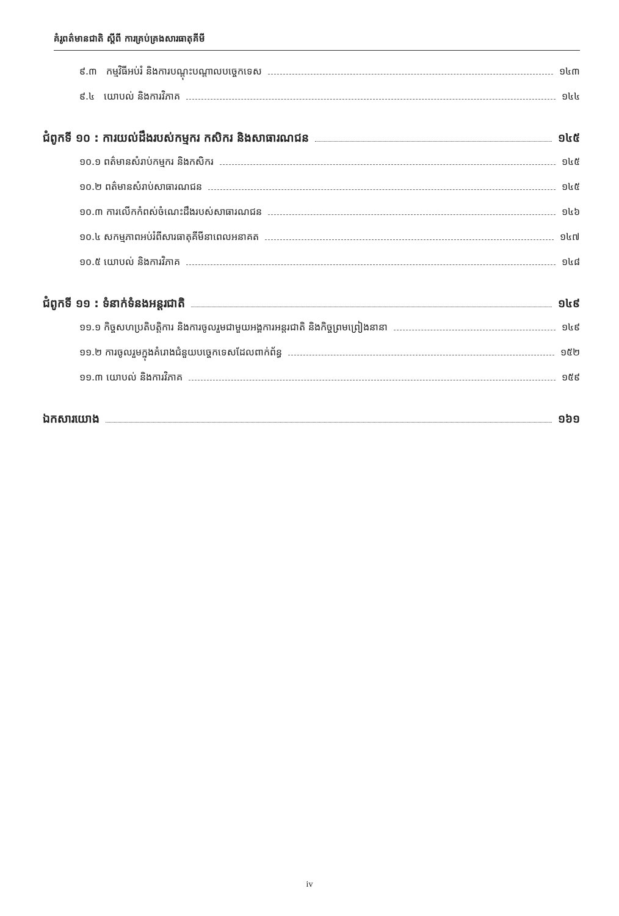គំរូពត៌មានជាតិ ស្តីពី ការគ្រប់គ្រងសារធាតុគីមី
៩.៣ កម្មវិធីអប់រំ និងការបណ្តុះបណ្តាលបច្ចេកទេស ១៤៣
៩.៤ យោបល់ និងការវិភាគ ១៤៤
ជំពូកទី ១០ : ការយល់ដឹងរបស់កម្មករ កសិករ និងសាធារណជន ១៤៥
១០.១ ពត៌មានសំរាប់កម្មករ និងកសិករ ១៤៥
១០.២ ពត៌មានសំរាប់សាធារណជន ១៤៥
១០.៣ ការលើកកំពស់ចំណេះដឹងរបស់សាធារណជន ១៤៦
១០.៤ សកម្មភាពអប់រំពីសារធាតុគីមីនាពេលអនាគត ១៤៧
១០.៥ យោបល់ និងការវិភាគ ១៤៨
ជំពូកទី ១១ : ទំនាក់ទំនងអន្តរជាតិ ១៤៩
១១.១ កិច្ចសហប្រតិបត្តិការ និងការចូលរួមជាមួយអង្គការអន្តរជាតិ និងកិច្ចព្រមព្រៀងនានា ១៤៩
១១.២ ការចូលរួមក្នុងគំរោងជំនួយបច្ចេកទេសដែលពាក់ព័ន្ធ ១៥២
១១.៣ យោបល់ និងការវិភាគ ១៥៩
ឯកសារយោង ១៦១
iv